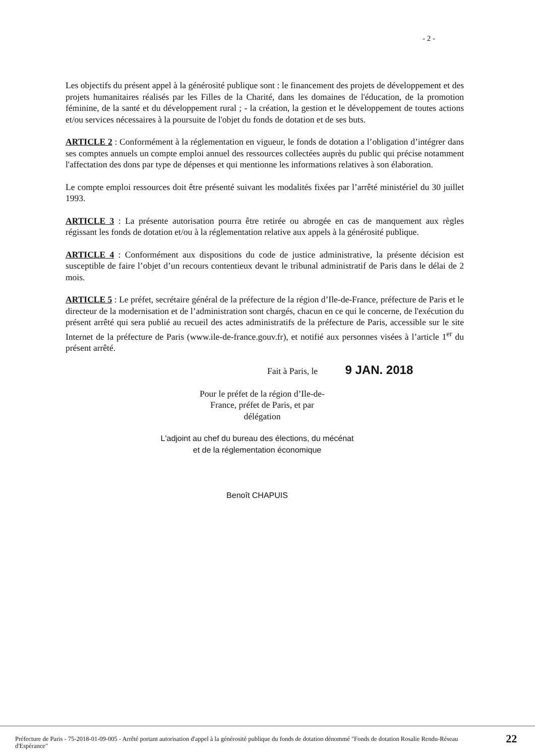- 2 -
Les objectifs du présent appel à la générosité publique sont : le financement des projets de développement et des projets humanitaires réalisés par les Filles de la Charité, dans les domaines de l'éducation, de la promotion féminine, de la santé et du développement rural ; - la création, la gestion et le développement de toutes actions et/ou services nécessaires à la poursuite de l'objet du fonds de dotation et de ses buts.
ARTICLE 2 : Conformément à la réglementation en vigueur, le fonds de dotation a l’obligation d’intégrer dans ses comptes annuels un compte emploi annuel des ressources collectées auprès du public qui précise notamment l'affectation des dons par type de dépenses et qui mentionne les informations relatives à son élaboration.
Le compte emploi ressources doit être présenté suivant les modalités fixées par l’arrêté ministériel du 30 juillet 1993.
ARTICLE 3 : La présente autorisation pourra être retirée ou abrogée en cas de manquement aux règles régissant les fonds de dotation et/ou à la réglementation relative aux appels à la générosité publique.
ARTICLE 4 : Conformément aux dispositions du code de justice administrative, la présente décision est susceptible de faire l’objet d’un recours contentieux devant le tribunal administratif de Paris dans le délai de 2 mois.
ARTICLE 5 : Le préfet, secrétaire général de la préfecture de la région d’Ile-de-France, préfecture de Paris et le directeur de la modernisation et de l’administration sont chargés, chacun en ce qui le concerne, de l'exécution du présent arrêté qui sera publié au recueil des actes administratifs de la préfecture de Paris, accessible sur le site Internet de la préfecture de Paris (www.ile-de-france.gouv.fr), et notifié aux personnes visées à l’article 1<sup>er</sup> du présent arrêté.
Fait à Paris, le 9 JAN. 2018
Pour le préfet de la région d’Ile-de-France, préfet de Paris, et par délégation
L'adjoint au chef du bureau des élections, du mécénat
et de la réglementation économique
Benoît CHAPUIS
Préfecture de Paris - 75-2018-01-09-005 - Arrêté portant autorisation d'appel à la générosité publique du fonds de dotation dénommé "Fonds de dotation Rosalie Rendu-Réseau d'Espérance" 22